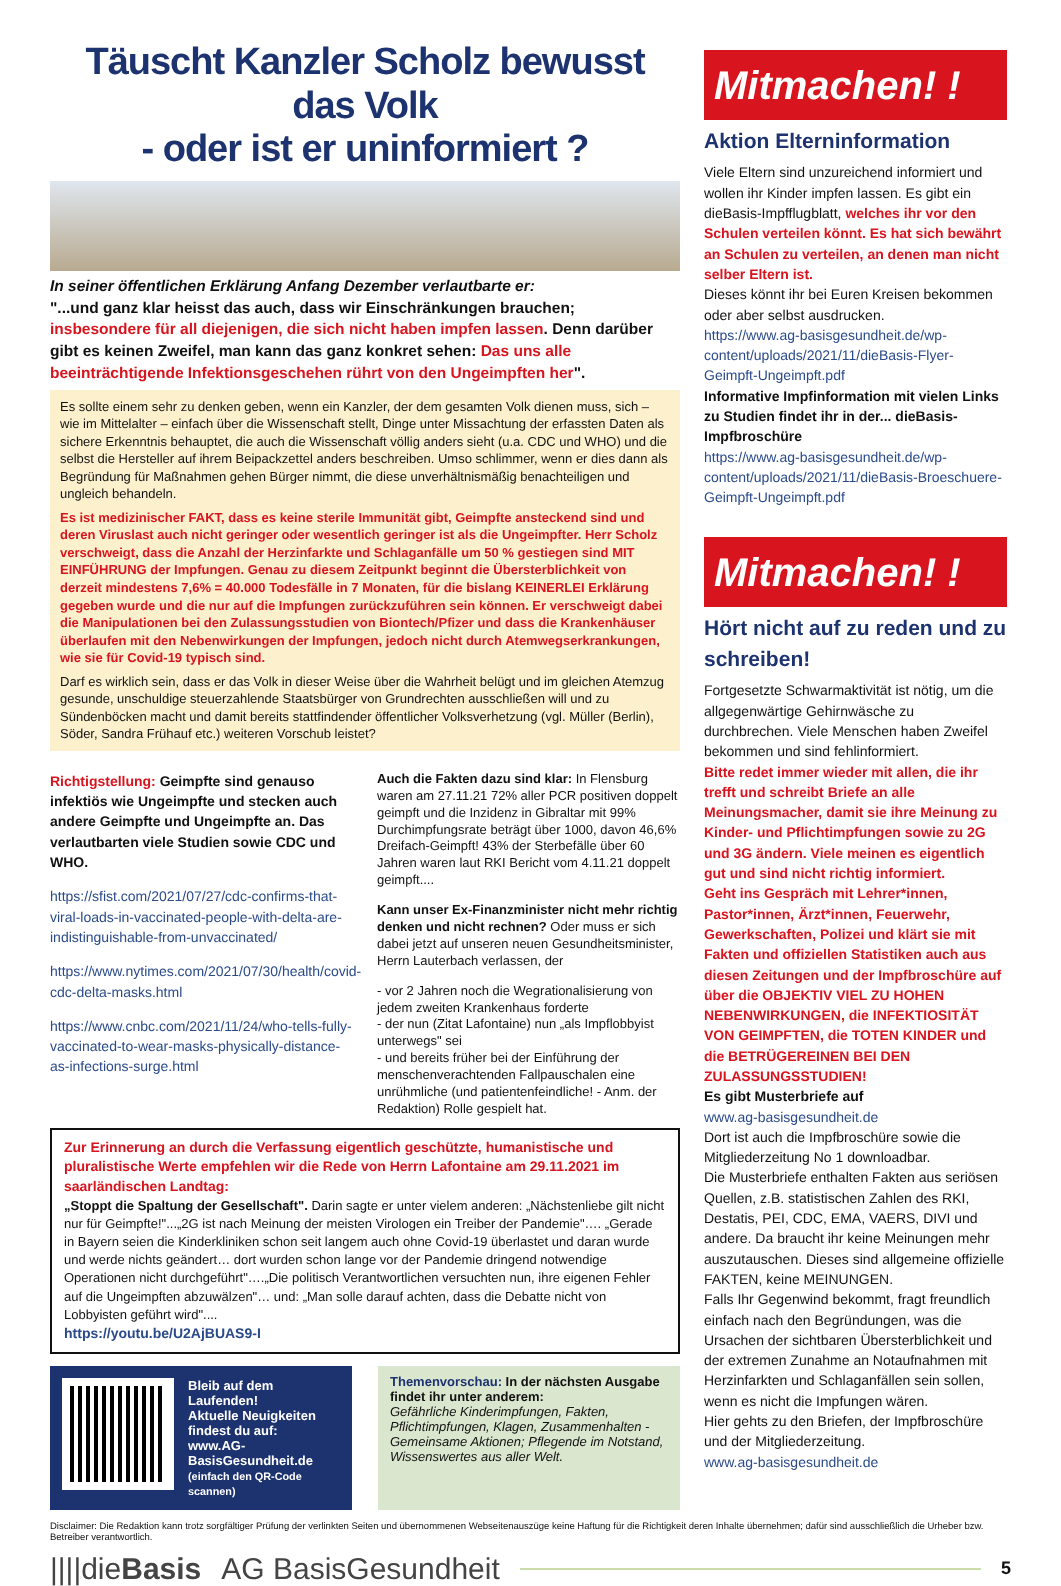Täuscht Kanzler Scholz bewusst das Volk
- oder ist er uninformiert ?
In seiner öffentlichen Erklärung Anfang Dezember verlautbarte er:
"...und ganz klar heisst das auch, dass wir Einschränkungen brauchen; insbesondere für all diejenigen, die sich nicht haben impfen lassen. Denn darüber gibt es keinen Zweifel, man kann das ganz konkret sehen: Das uns alle beeinträchtigende Infektionsgeschehen rührt von den Ungeimpften her".
Es sollte einem sehr zu denken geben, wenn ein Kanzler, der dem gesamten Volk dienen muss, sich – wie im Mittelalter – einfach über die Wissenschaft stellt, Dinge unter Missachtung der erfassten Daten als sichere Erkenntnis behauptet, die auch die Wissenschaft völlig anders sieht (u.a. CDC und WHO) und die selbst die Hersteller auf ihrem Beipackzettel anders beschreiben. Umso schlimmer, wenn er dies dann als Begründung für Maßnahmen gehen Bürger nimmt, die diese unverhältnismäßig benachteiligen und ungleich behandeln.
Es ist medizinischer FAKT, dass es keine sterile Immunität gibt, Geimpfte ansteckend sind und deren Viruslast auch nicht geringer oder wesentlich geringer ist als die Ungeimpfter. Herr Scholz verschweigt, dass die Anzahl der Herzinfarkte und Schlaganfälle um 50 % gestiegen sind MIT EINFÜHRUNG der Impfungen. Genau zu diesem Zeitpunkt beginnt die Übersterblichkeit von derzeit mindestens 7,6% = 40.000 Todesfälle in 7 Monaten, für die bislang KEINERLEI Erklärung gegeben wurde und die nur auf die Impfungen zurückzuführen sein können. Er verschweigt dabei die Manipulationen bei den Zulassungsstudien von Biontech/Pfizer und dass die Krankenhäuser überlaufen mit den Nebenwirkungen der Impfungen, jedoch nicht durch Atemwegserkrankungen, wie sie für Covid-19 typisch sind.
Darf es wirklich sein, dass er das Volk in dieser Weise über die Wahrheit belügt und im gleichen Atemzug gesunde, unschuldige steuerzahlende Staatsbürger von Grundrechten ausschließen will und zu Sündenböcken macht und damit bereits stattfindender öffentlicher Volksverhetzung (vgl. Müller (Berlin), Söder, Sandra Frühauf etc.) weiteren Vorschub leistet?
Richtigstellung: Geimpfte sind genauso infektiös wie Ungeimpfte und stecken auch andere Geimpfte und Ungeimpfte an. Das verlautbarten viele Studien sowie CDC und WHO.
https://sfist.com/2021/07/27/cdc-confirms-that-viral-loads-in-vaccinated-people-with-delta-are-indistinguishable-from-unvaccinated/
https://www.nytimes.com/2021/07/30/health/covid-cdc-delta-masks.html
https://www.cnbc.com/2021/11/24/who-tells-fully-vaccinated-to-wear-masks-physically-distance-as-infections-surge.html
Auch die Fakten dazu sind klar: In Flensburg waren am 27.11.21 72% aller PCR positiven doppelt geimpft und die Inzidenz in Gibraltar mit 99% Durchimpfungsrate beträgt über 1000, davon 46,6% Dreifach-Geimpft! 43% der Sterbefälle über 60 Jahren waren laut RKI Bericht vom 4.11.21 doppelt geimpft....
Kann unser Ex-Finanzminister nicht mehr richtig denken und nicht rechnen? Oder muss er sich dabei jetzt auf unseren neuen Gesundheitsminister, Herrn Lauterbach verlassen, der
- vor 2 Jahren noch die Wegrationalisierung von jedem zweiten Krankenhaus forderte
- der nun (Zitat Lafontaine) nun „als Impflobbyist unterwegs" sei
- und bereits früher bei der Einführung der menschenverachtenden Fallpauschalen eine unrühmliche (und patientenfeindliche! - Anm. der Redaktion) Rolle gespielt hat.
Zur Erinnerung an durch die Verfassung eigentlich geschützte, humanistische und pluralistische Werte empfehlen wir die Rede von Herrn Lafontaine am 29.11.2021 im saarländischen Landtag:
„Stoppt die Spaltung der Gesellschaft". Darin sagte er unter vielem anderen: „Nächstenliebe gilt nicht nur für Geimpfte!"...„2G ist nach Meinung der meisten Virologen ein Treiber der Pandemie"…. „Gerade in Bayern seien die Kinderkliniken schon seit langem auch ohne Covid-19 überlastet und daran wurde und werde nichts geändert… dort wurden schon lange vor der Pandemie dringend notwendige Operationen nicht durchgeführt"….„Die politisch Verantwortlichen versuchten nun, ihre eigenen Fehler auf die Ungeimpften abzuwälzen"… und: „Man solle darauf achten, dass die Debatte nicht von Lobbyisten geführt wird"....
https://youtu.be/U2AjBUAS9-I
Bleib auf dem Laufenden!
Aktuelle Neuigkeiten
findest du auf:
www.AG-BasisGesundheit.de
(einfach den QR-Code scannen)
Themenvorschau: In der nächsten Ausgabe findet ihr unter anderem:
Gefährliche Kinderimpfungen, Fakten, Pflichtimpfungen, Klagen, Zusammenhalten - Gemeinsame Aktionen; Pflegende im Notstand, Wissenswertes aus aller Welt.
Mitmachen! !
Aktion Elterninformation
Viele Eltern sind unzureichend informiert und wollen ihr Kinder impfen lassen. Es gibt ein dieBasis-Impfflugblatt, welches ihr vor den Schulen verteilen könnt. Es hat sich bewährt an Schulen zu verteilen, an denen man nicht selber Eltern ist.
Dieses könnt ihr bei Euren Kreisen bekommen oder aber selbst ausdrucken.
https://www.ag-basisgesundheit.de/wp-content/uploads/2021/11/dieBasis-Flyer-Geimpft-Ungeimpft.pdf
Informative Impfinformation mit vielen Links zu Studien findet ihr in der... dieBasis-Impfbroschüre
https://www.ag-basisgesundheit.de/wp-content/uploads/2021/11/dieBasis-Broeschuere-Geimpft-Ungeimpft.pdf
Mitmachen! !
Hört nicht auf zu reden und zu schreiben!
Fortgesetzte Schwarmaktivität ist nötig, um die allgegenwärtige Gehirnwäsche zu durchbrechen. Viele Menschen haben Zweifel bekommen und sind fehlinformiert.
Bitte redet immer wieder mit allen, die ihr trefft und schreibt Briefe an alle Meinungsmacher, damit sie ihre Meinung zu Kinder- und Pflichtimpfungen sowie zu 2G und 3G ändern. Viele meinen es eigentlich gut und sind nicht richtig informiert.
Geht ins Gespräch mit Lehrer*innen, Pastor*innen, Ärzt*innen, Feuerwehr, Gewerkschaften, Polizei und klärt sie mit Fakten und offiziellen Statistiken auch aus diesen Zeitungen und der Impfbroschüre auf über die OBJEKTIV VIEL ZU HOHEN NEBENWIRKUNGEN, die INFEKTIOSITÄT VON GEIMPFTEN, die TOTEN KINDER und die BETRÜGEREINEN BEI DEN ZULASSUNGSSTUDIEN!
Es gibt Musterbriefe auf
www.ag-basisgesundheit.de
Dort ist auch die Impfbroschüre sowie die Mitgliederzeitung No 1 downloadbar.
Die Musterbriefe enthalten Fakten aus seriösen Quellen, z.B. statistischen Zahlen des RKI, Destatis, PEI, CDC, EMA, VAERS, DIVI und andere. Da braucht ihr keine Meinungen mehr auszutauschen. Dieses sind allgemeine offizielle FAKTEN, keine MEINUNGEN.
Falls Ihr Gegenwind bekommt, fragt freundlich einfach nach den Begründungen, was die Ursachen der sichtbaren Übersterblichkeit und der extremen Zunahme an Notaufnahmen mit Herzinfarkten und Schlaganfällen sein sollen, wenn es nicht die Impfungen wären.
Hier gehts zu den Briefen, der Impfbroschüre und der Mitgliederzeitung.
www.ag-basisgesundheit.de
Disclaimer: Die Redaktion kann trotz sorgfältiger Prüfung der verlinkten Seiten und übernommenen Webseitenauszüge keine Haftung für die Richtigkeit deren Inhalte übernehmen; dafür sind ausschließlich die Urheber bzw. Betreiber verantwortlich.
||||dieBasis AG BasisGesundheit 5